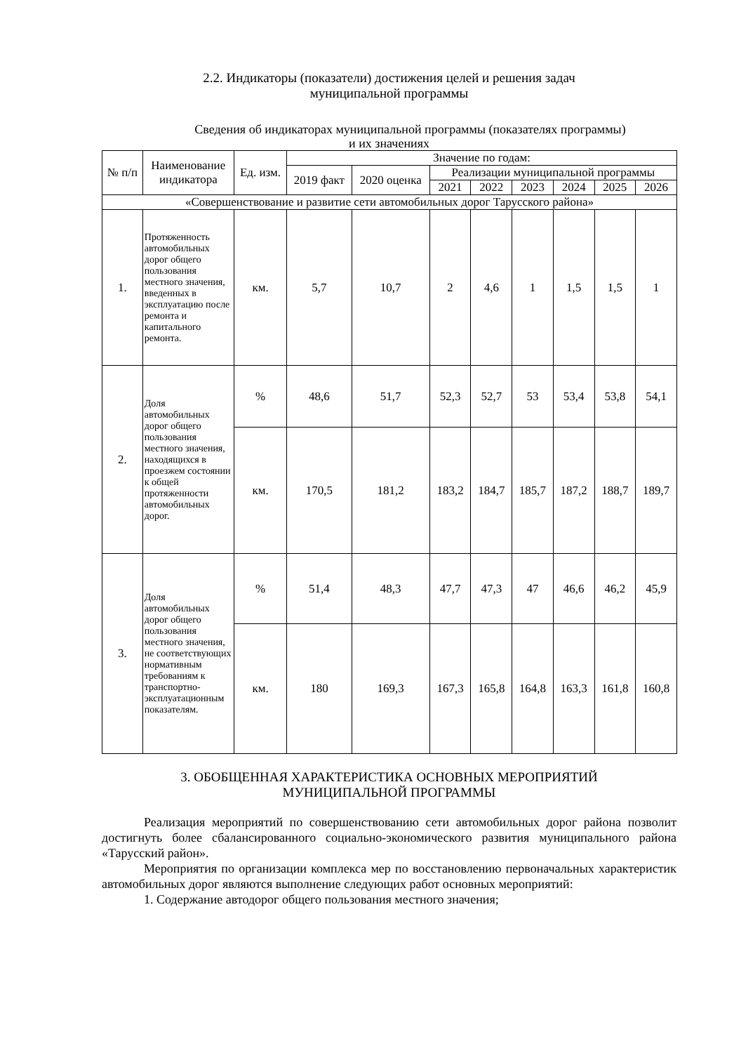2.2. Индикаторы (показатели) достижения целей и решения задач
муниципальной программы
Сведения об индикаторах муниципальной программы (показателях программы)
и их значениях
| № п/п | Наименование индикатора | Ед. изм. | Значение по годам: | | | | | | | |
| --- | --- | --- | --- | --- | --- | --- | --- | --- | --- | --- |
| | | | 2019 факт | 2020 оценка | Реализации муниципальной программы | | | | | |
| | | | | | 2021 | 2022 | 2023 | 2024 | 2025 | 2026 |
| «Совершенствование и развитие сети автомобильных дорог Тарусского района» | | | | | | | | | | |
| 1. | Протяженность автомобильных дорог общего пользования местного значения, введенных в эксплуатацию после ремонта и капитального ремонта. | км. | 5,7 | 10,7 | 2 | 4,6 | 1 | 1,5 | 1,5 | 1 |
| 2. | Доля автомобильных дорог общего пользования местного значения, находящихся в проезжем состоянии к общей протяженности автомобильных дорог. | % | 48,6 | 51,7 | 52,3 | 52,7 | 53 | 53,4 | 53,8 | 54,1 |
| | | км. | 170,5 | 181,2 | 183,2 | 184,7 | 185,7 | 187,2 | 188,7 | 189,7 |
| 3. | Доля автомобильных дорог общего пользования местного значения, не соответствующих нормативным требованиям к транспортно-эксплуатационным показателям. | % | 51,4 | 48,3 | 47,7 | 47,3 | 47 | 46,6 | 46,2 | 45,9 |
| | | км. | 180 | 169,3 | 167,3 | 165,8 | 164,8 | 163,3 | 161,8 | 160,8 |
3. ОБОБЩЕННАЯ ХАРАКТЕРИСТИКА ОСНОВНЫХ МЕРОПРИЯТИЙ
МУНИЦИПАЛЬНОЙ ПРОГРАММЫ
Реализация мероприятий по совершенствованию сети автомобильных дорог района позволит достигнуть более сбалансированного социально-экономического развития муниципального района «Тарусский район».
Мероприятия по организации комплекса мер по восстановлению первоначальных характеристик автомобильных дорог являются выполнение следующих работ основных мероприятий:
1. Содержание автодорог общего пользования местного значения;